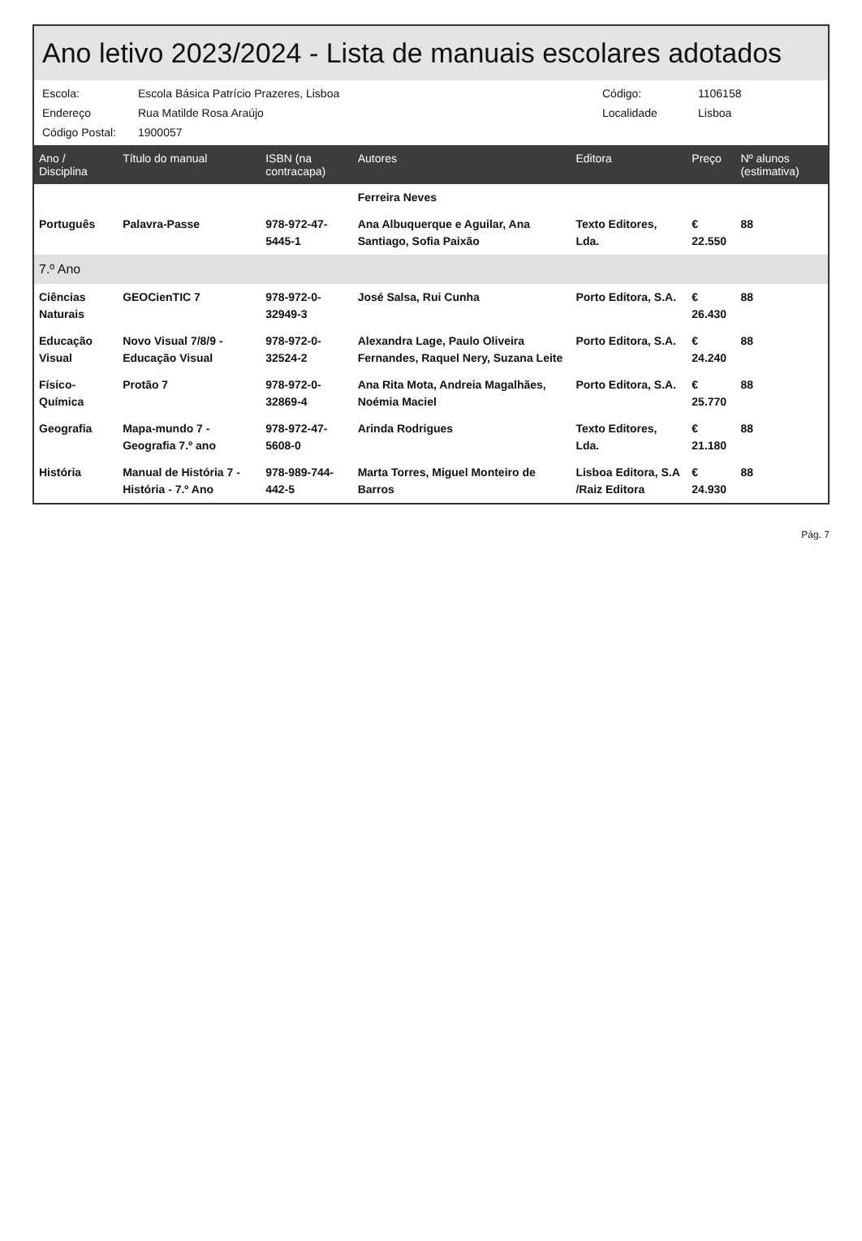Ano letivo 2023/2024 - Lista de manuais escolares adotados
Escola: Escola Básica Patrício Prazeres, Lisboa Código: 1106158 Endereço Rua Matilde Rosa Araújo Localidade Lisboa Código Postal: 1900057
| Ano / Disciplina | Título do manual | ISBN (na contracapa) | Autores | Editora | Preço | Nº alunos (estimativa) |
| --- | --- | --- | --- | --- | --- | --- |
| | | | Ferreira Neves | | | |
| Português | Palavra-Passe | 978-972-47-5445-1 | Ana Albuquerque e Aguilar, Ana Santiago, Sofia Paixão | Texto Editores, Lda. | € 22.550 | 88 |
| 7.º Ano | | | | | | |
| Ciências Naturais | GEOCienTIC 7 | 978-972-0-32949-3 | José Salsa, Rui Cunha | Porto Editora, S.A. | € 26.430 | 88 |
| Educação Visual | Novo Visual 7/8/9 - Educação Visual | 978-972-0-32524-2 | Alexandra Lage, Paulo Oliveira Fernandes, Raquel Nery, Suzana Leite | Porto Editora, S.A. | € 24.240 | 88 |
| Físico-Química | Protão 7 | 978-972-0-32869-4 | Ana Rita Mota, Andreia Magalhães, Noémia Maciel | Porto Editora, S.A. | € 25.770 | 88 |
| Geografia | Mapa-mundo 7 - Geografia 7.º ano | 978-972-47-5608-0 | Arinda Rodrigues | Texto Editores, Lda. | € 21.180 | 88 |
| História | Manual de História 7 - História - 7.º Ano | 978-989-744-442-5 | Marta Torres, Miguel Monteiro de Barros | Lisboa Editora, S.A /Raiz Editora | € 24.930 | 88 |
Pág. 7